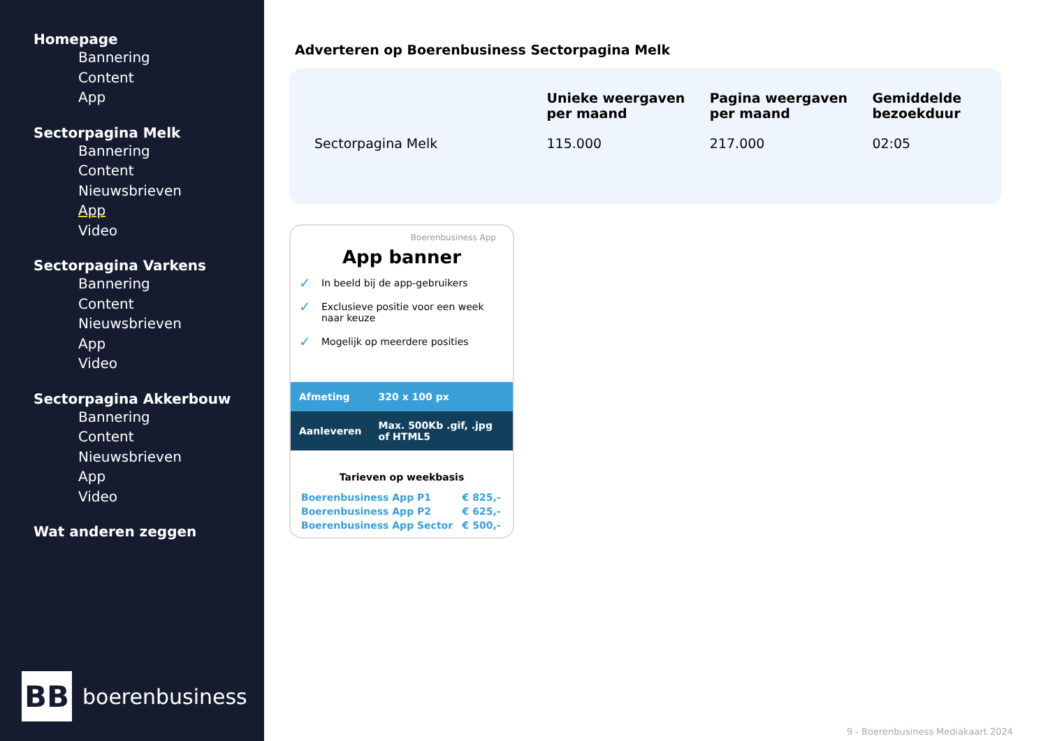Homepage
Bannering
Content
App
Sectorpagina Melk
Bannering
Content
Nieuwsbrieven
App
Video
Sectorpagina Varkens
Bannering
Content
Nieuwsbrieven
App
Video
Sectorpagina Akkerbouw
Bannering
Content
Nieuwsbrieven
App
Video
Wat anderen zeggen
BB
boerenbusiness
Adverteren op Boerenbusiness Sectorpagina Melk
| | Unieke weergaven per maand | Pagina weergaven per maand | Gemiddelde bezoekduur |
| --- | --- | --- | --- |
| Sectorpagina Melk | 115.000 | 217.000 | 02:05 |
Boerenbusiness App
App banner
✓ In beeld bij de app-gebruikers
✓ Exclusieve positie voor een week naar keuze
✓ Mogelijk op meerdere posities
| Afmeting | 320 x 100 px |
| Aanleveren | Max. 500Kb .gif, .jpg of HTML5 |
Tarieven op weekbasis
| Boerenbusiness App P1 | € 825,- |
| Boerenbusiness App P2 | € 625,- |
| Boerenbusiness App Sector | € 500,- |
9 - Boerenbusiness Mediakaart 2024